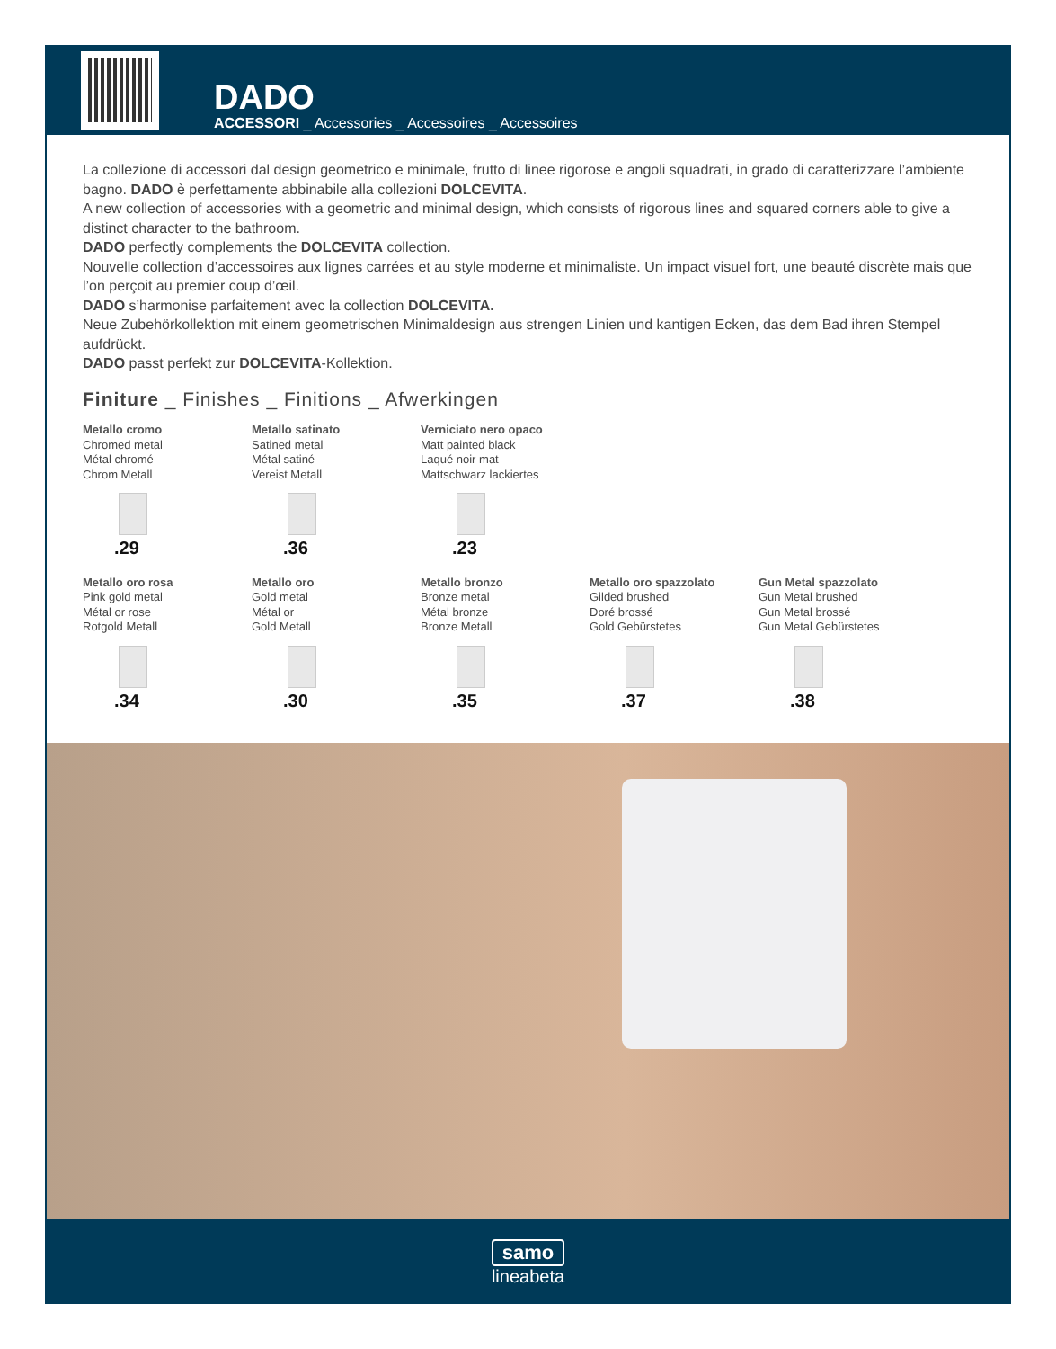DADO
ACCESSORI _ Accessories _ Accessoires _ Accessoires
La collezione di accessori dal design geometrico e minimale, frutto di linee rigorose e angoli squadrati, in grado di caratterizzare l’ambiente bagno. DADO è perfettamente abbinabile alla collezioni DOLCEVITA.
A new collection of accessories with a geometric and minimal design, which consists of rigorous lines and squared corners able to give a distinct character to the bathroom.
DADO perfectly complements the DOLCEVITA collection.
Nouvelle collection d’accessoires aux lignes carrées et au style moderne et minimaliste. Un impact visuel fort, une beauté discrète mais que l’on perçoit au premier coup d’œil.
DADO s’harmonise parfaitement avec la collection DOLCEVITA.
Neue Zubehörkollektion mit einem geometrischen Minimaldesign aus strengen Linien und kantigen Ecken, das dem Bad ihren Stempel aufdrückt.
DADO passt perfekt zur DOLCEVITA-Kollektion.
Finiture _ Finishes _ Finitions _ Afwerkingen
Metallo cromo
Chromed metal
Métal chromé
Chrom Metall
.29
Metallo satinato
Satined metal
Métal satiné
Vereist Metall
.36
Verniciato nero opaco
Matt painted black
Laqué noir mat
Mattschwarz lackiertes
.23
Metallo oro rosa
Pink gold metal
Métal or rose
Rotgold Metall
.34
Metallo oro
Gold metal
Métal or
Gold Metall
.30
Metallo bronzo
Bronze metal
Métal bronze
Bronze Metall
.35
Metallo oro spazzolato
Gilded brushed
Doré brossé
Gold Gebürstetes
.37
Gun Metal spazzolato
Gun Metal brushed
Gun Metal brossé
Gun Metal Gebürstetes
.38
samo
lineabeta